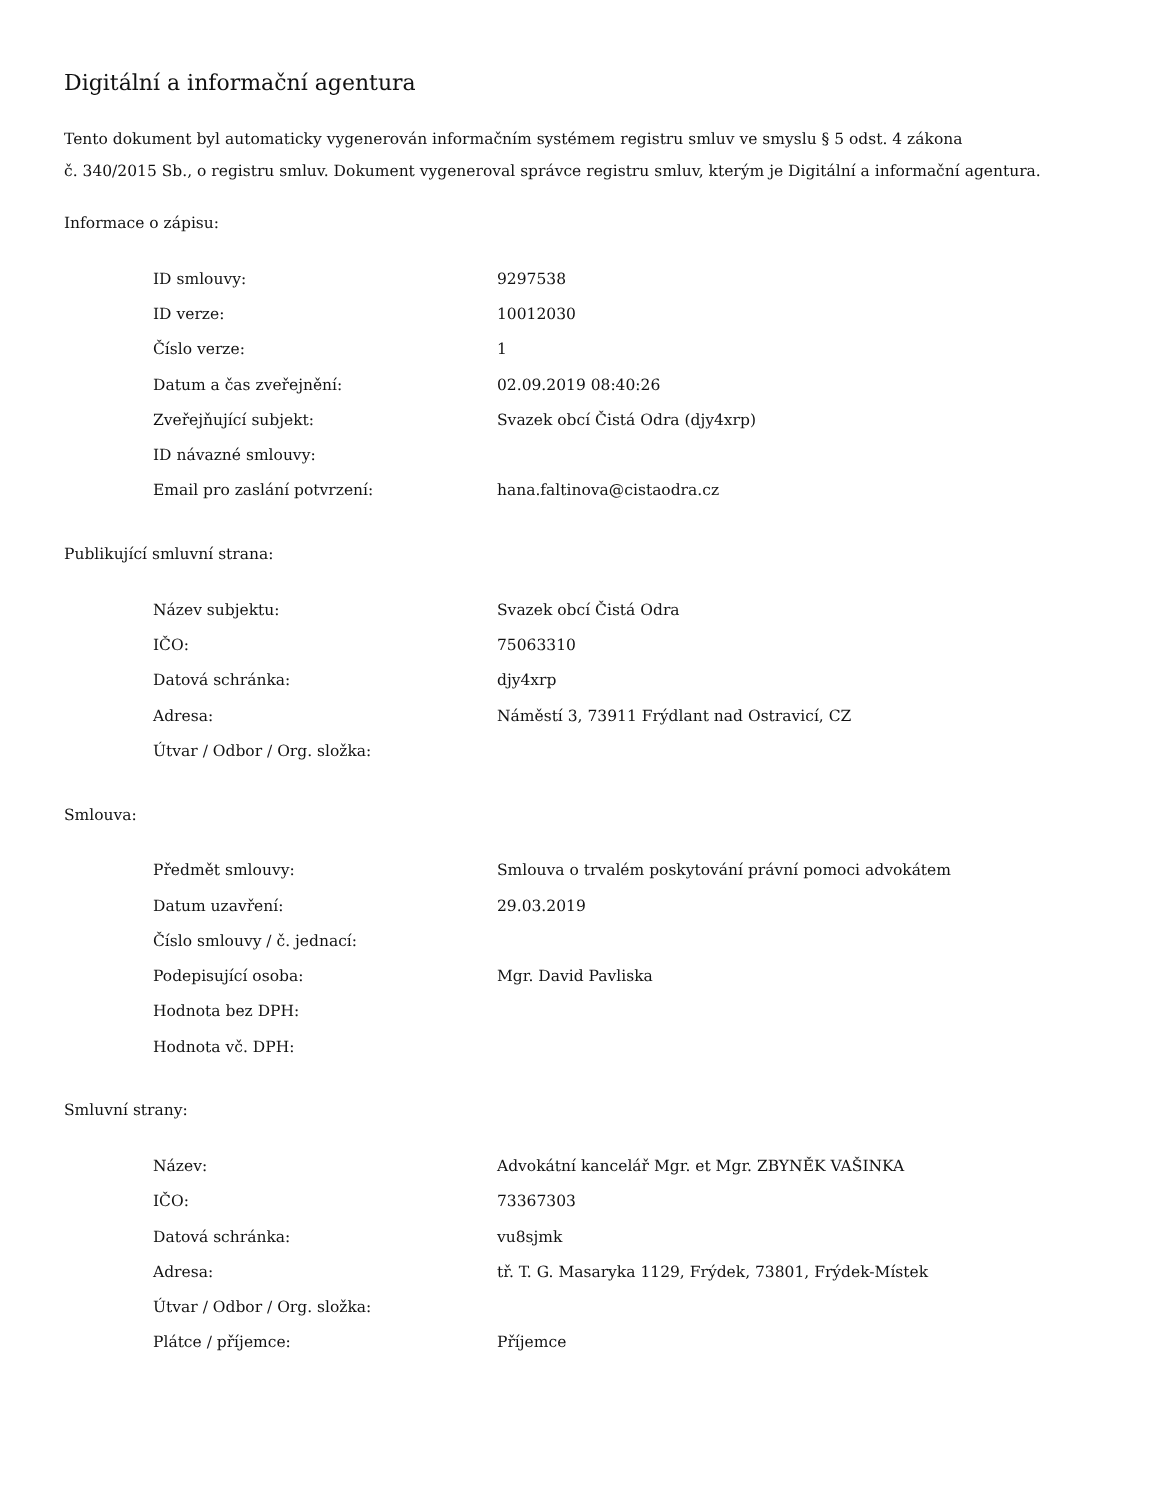Digitální a informační agentura
Tento dokument byl automaticky vygenerován informačním systémem registru smluv ve smyslu § 5 odst. 4 zákona
č. 340/2015 Sb., o registru smluv. Dokument vygeneroval správce registru smluv, kterým je Digitální a informační agentura.
Informace o zápisu:
| ID smlouvy: | 9297538 |
| ID verze: | 10012030 |
| Číslo verze: | 1 |
| Datum a čas zveřejnění: | 02.09.2019 08:40:26 |
| Zveřejňující subjekt: | Svazek obcí Čistá Odra (djy4xrp) |
| ID návazné smlouvy: | |
| Email pro zaslání potvrzení: | hana.faltinova@cistaodra.cz |
Publikující smluvní strana:
| Název subjektu: | Svazek obcí Čistá Odra |
| IČO: | 75063310 |
| Datová schránka: | djy4xrp |
| Adresa: | Náměstí 3, 73911 Frýdlant nad Ostravicí, CZ |
| Útvar / Odbor / Org. složka: | |
Smlouva:
| Předmět smlouvy: | Smlouva o trvalém poskytování právní pomoci advokátem |
| Datum uzavření: | 29.03.2019 |
| Číslo smlouvy / č. jednací: | |
| Podepisující osoba: | Mgr. David Pavliska |
| Hodnota bez DPH: | |
| Hodnota vč. DPH: | |
Smluvní strany:
| Název: | Advokátní kancelář Mgr. et Mgr. ZBYNĚK VAŠINKA |
| IČO: | 73367303 |
| Datová schránka: | vu8sjmk |
| Adresa: | tř. T. G. Masaryka 1129, Frýdek, 73801, Frýdek-Místek |
| Útvar / Odbor / Org. složka: | |
| Plátce / příjemce: | Příjemce |